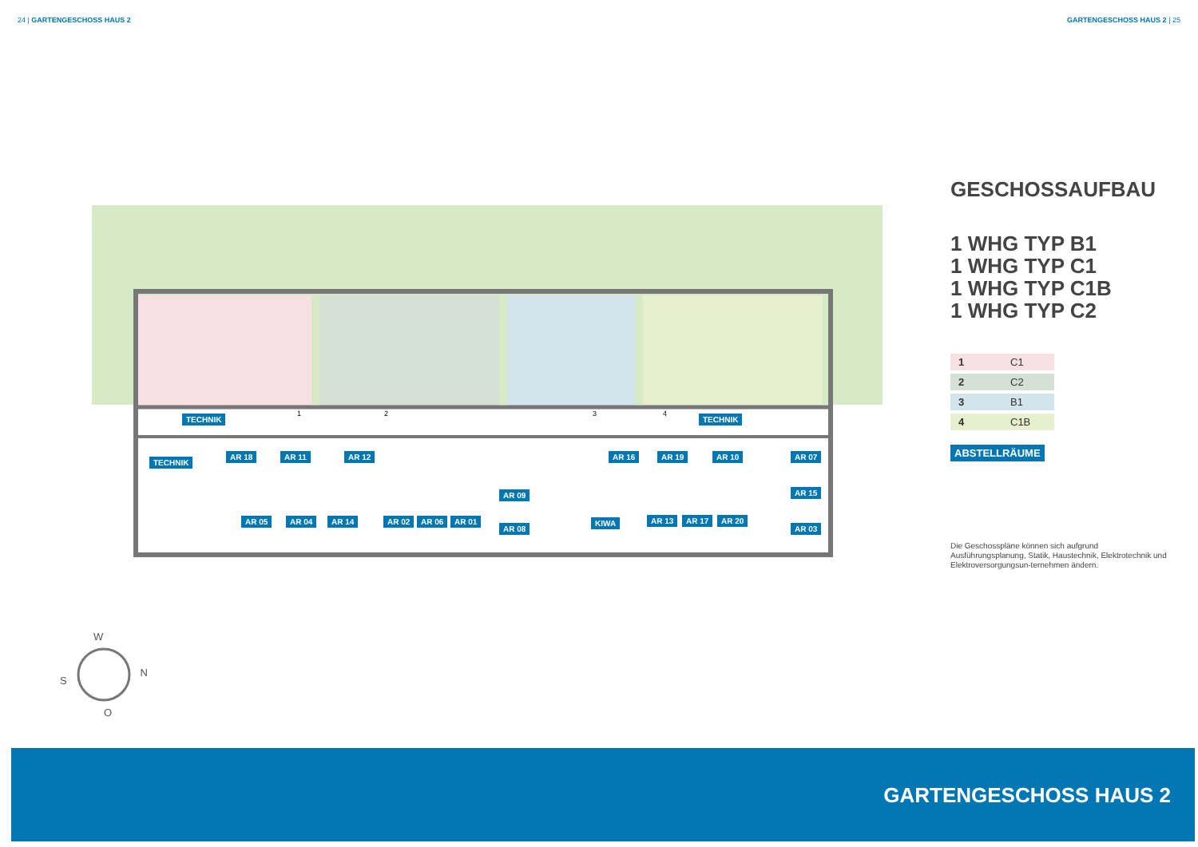24 | GARTENGESCHOSS HAUS 2 GARTENGESCHOSS HAUS 2 | 25
TECHNIK
TECHNIK
1 2 3 4 TECHNIK
AR 18 AR 11 AR 12 AR 16 AR 19 AR 10 AR 07
AR 09 AR 15
AR 05 AR 04 AR 14 AR 02 AR 06 AR 01
AR 08
KIWA AR 13 AR 17 AR 20
AR 03
W
N
S
O
GESCHOSSAUFBAU
1 WHG TYP B1
1 WHG TYP C1
1 WHG TYP C1B
1 WHG TYP C2
| 1 | C1 |
| 2 | C2 |
| 3 | B1 |
| 4 | C1B |
ABSTELLRÄUME
Die Geschosspläne können sich aufgrund Ausführungsplanung, Statik, Haustechnik, Elektrotechnik und Elektroversorgungsun-ternehmen ändern.
GARTENGESCHOSS HAUS 2